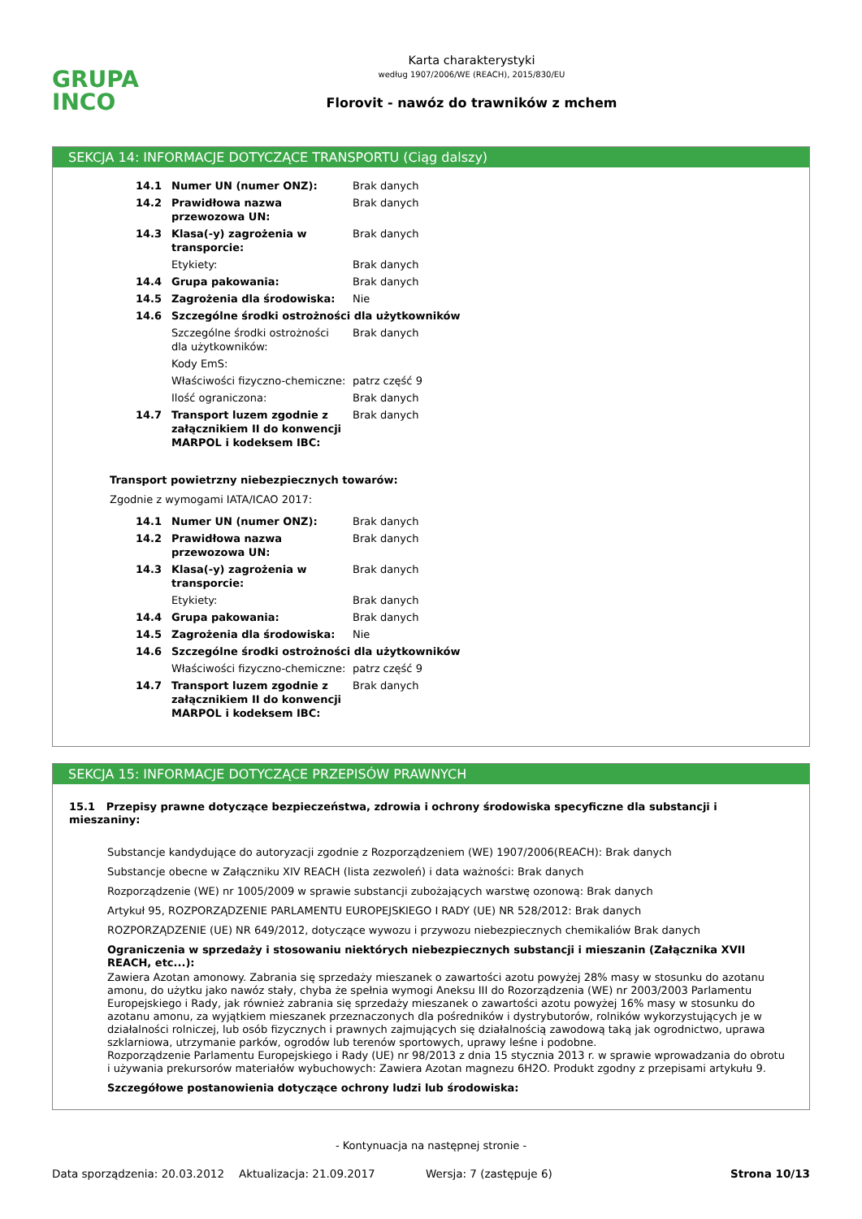GRUPA
INCO
Karta charakterystyki
według 1907/2006/WE (REACH), 2015/830/EU
Florovit - nawóz do trawników z mchem
SEKCJA 14: INFORMACJE DOTYCZĄCE TRANSPORTU (Ciąg dalszy)
| 14.1 | Numer UN (numer ONZ): | Brak danych |
| 14.2 | Prawidłowa nazwa przewozowa UN: | Brak danych |
| 14.3 | Klasa(-y) zagrożenia w transporcie: | Brak danych |
| | Etykiety: | Brak danych |
| 14.4 | Grupa pakowania: | Brak danych |
| 14.5 | Zagrożenia dla środowiska: | Nie |
| 14.6 | Szczególne środki ostrożności dla użytkowników | |
| | Szczególne środki ostrożności dla użytkowników: | Brak danych |
| | Kody EmS: | |
| | Właściwości fizyczno-chemiczne: | patrz część 9 |
| | Ilość ograniczona: | Brak danych |
| 14.7 | Transport luzem zgodnie z załącznikiem II do konwencji MARPOL i kodeksem IBC: | Brak danych |
Transport powietrzny niebezpiecznych towarów:
Zgodnie z wymogami IATA/ICAO 2017:
| 14.1 | Numer UN (numer ONZ): | Brak danych |
| 14.2 | Prawidłowa nazwa przewozowa UN: | Brak danych |
| 14.3 | Klasa(-y) zagrożenia w transporcie: | Brak danych |
| | Etykiety: | Brak danych |
| 14.4 | Grupa pakowania: | Brak danych |
| 14.5 | Zagrożenia dla środowiska: | Nie |
| 14.6 | Szczególne środki ostrożności dla użytkowników | |
| | Właściwości fizyczno-chemiczne: | patrz część 9 |
| 14.7 | Transport luzem zgodnie z załącznikiem II do konwencji MARPOL i kodeksem IBC: | Brak danych |
SEKCJA 15: INFORMACJE DOTYCZĄCE PRZEPISÓW PRAWNYCH
15.1 Przepisy prawne dotyczące bezpieczeństwa, zdrowia i ochrony środowiska specyficzne dla substancji i mieszaniny:
Substancje kandydujące do autoryzacji zgodnie z Rozporządzeniem (WE) 1907/2006(REACH): Brak danych
Substancje obecne w Załączniku XIV REACH (lista zezwoleń) i data ważności: Brak danych
Rozporządzenie (WE) nr 1005/2009 w sprawie substancji zubożających warstwę ozonową: Brak danych
Artykuł 95, ROZPORZĄDZENIE PARLAMENTU EUROPEJSKIEGO I RADY (UE) NR 528/2012: Brak danych
ROZPORZĄDZENIE (UE) NR 649/2012, dotyczące wywozu i przywozu niebezpiecznych chemikaliów Brak danych
Ograniczenia w sprzedaży i stosowaniu niektórych niebezpiecznych substancji i mieszanin (Załącznika XVII REACH, etc...):
Zawiera Azotan amonowy. Zabrania się sprzedaży mieszanek o zawartości azotu powyżej 28% masy w stosunku do azotanu amonu, do użytku jako nawóz stały, chyba że spełnia wymogi Aneksu III do Rozorządzenia (WE) nr 2003/2003 Parlamentu Europejskiego i Rady, jak również zabrania się sprzedaży mieszanek o zawartości azotu powyżej 16% masy w stosunku do azotanu amonu, za wyjątkiem mieszanek przeznaczonych dla pośredników i dystrybutorów, rolników wykorzystujących je w działalności rolniczej, lub osób fizycznych i prawnych zajmujących się działalnością zawodową taką jak ogrodnictwo, uprawa szklarniowa, utrzymanie parków, ogrodów lub terenów sportowych, uprawy leśne i podobne.
Rozporządzenie Parlamentu Europejskiego i Rady (UE) nr 98/2013 z dnia 15 stycznia 2013 r. w sprawie wprowadzania do obrotu i używania prekursorów materiałów wybuchowych: Zawiera Azotan magnezu 6H2O. Produkt zgodny z przepisami artykułu 9.
Szczegółowe postanowienia dotyczące ochrony ludzi lub środowiska:
- Kontynuacja na następnej stronie -
Data sporządzenia: 20.03.2012 Aktualizacja: 21.09.2017 Wersja: 7 (zastępuje 6) Strona 10/13